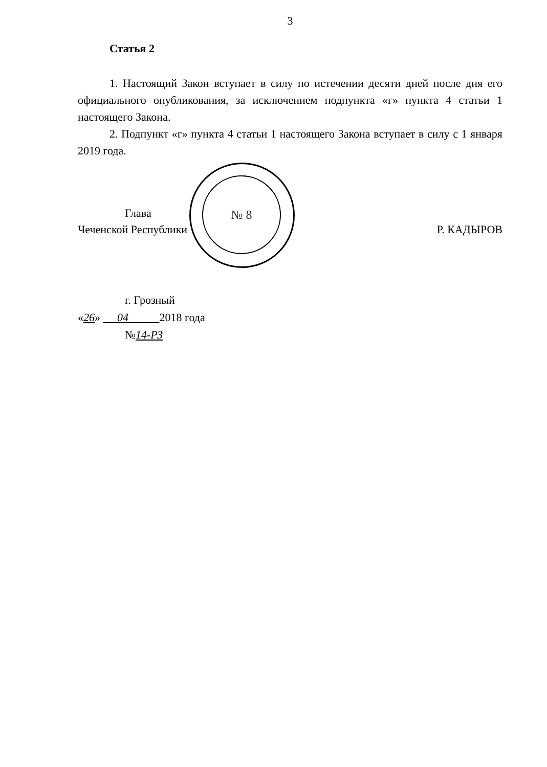№ 8
3
Статья 2
1. Настоящий Закон вступает в силу по истечении десяти дней после дня его официального опубликования, за исключением подпункта «г» пункта 4 статьи 1 настоящего Закона.
2. Подпункт «г» пункта 4 статьи 1 настоящего Закона вступает в силу с 1 января 2019 года.
Глава
Чеченской Республики
Р. КАДЫРОВ
г. Грозный
«26» 04 2018 года
№14-РЗ